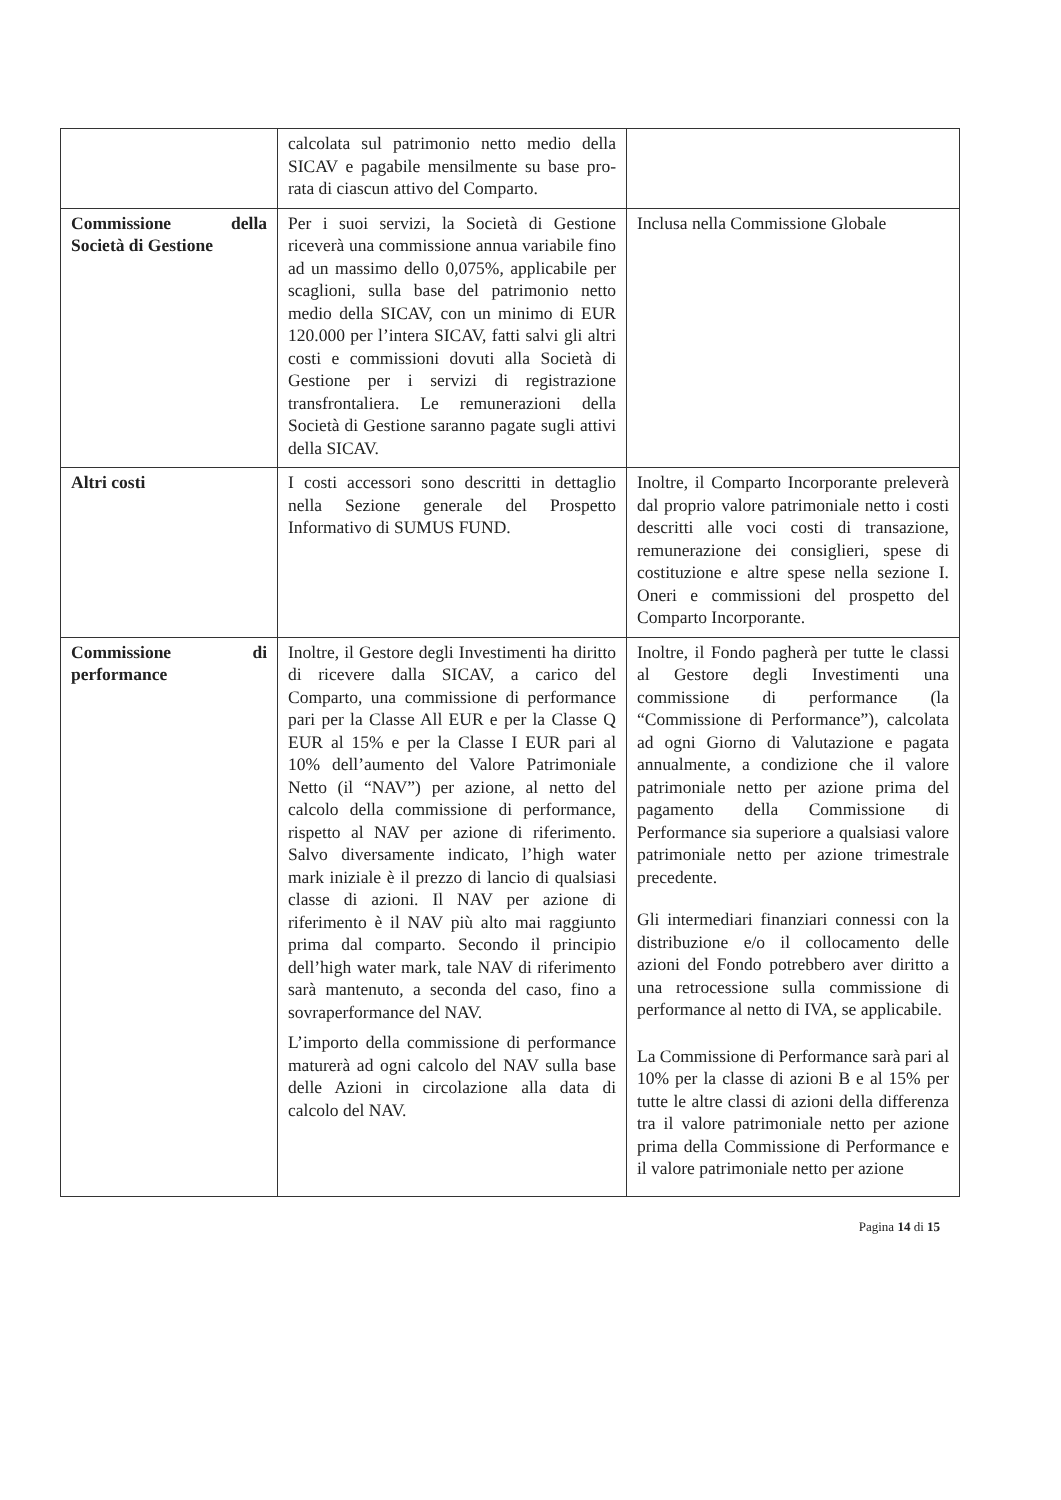| | calcolata sul patrimonio netto medio della SICAV e pagabile mensilmente su base pro-rata di ciascun attivo del Comparto. | |
| Commissione della Società di Gestione | Per i suoi servizi, la Società di Gestione riceverà una commissione annua variabile fino ad un massimo dello 0,075%, applicabile per scaglioni, sulla base del patrimonio netto medio della SICAV, con un minimo di EUR 120.000 per l’intera SICAV, fatti salvi gli altri costi e commissioni dovuti alla Società di Gestione per i servizi di registrazione transfrontaliera. Le remunerazioni della Società di Gestione saranno pagate sugli attivi della SICAV. | Inclusa nella Commissione Globale |
| Altri costi | I costi accessori sono descritti in dettaglio nella Sezione generale del Prospetto Informativo di SUMUS FUND. | Inoltre, il Comparto Incorporante preleverà dal proprio valore patrimoniale netto i costi descritti alle voci costi di transazione, remunerazione dei consiglieri, spese di costituzione e altre spese nella sezione I. Oneri e commissioni del prospetto del Comparto Incorporante. |
| Commissione di performance | Inoltre, il Gestore degli Investimenti ha diritto di ricevere dalla SICAV, a carico del Comparto, una commissione di performance pari per la Classe All EUR e per la Classe Q EUR al 15% e per la Classe I EUR pari al 10% dell’aumento del Valore Patrimoniale Netto (il “NAV”) per azione, al netto del calcolo della commissione di performance, rispetto al NAV per azione di riferimento. Salvo diversamente indicato, l’high water mark iniziale è il prezzo di lancio di qualsiasi classe di azioni. Il NAV per azione di riferimento è il NAV più alto mai raggiunto prima dal comparto. Secondo il principio dell’high water mark, tale NAV di riferimento sarà mantenuto, a seconda del caso, fino a sovraperformance del NAV. L’importo della commissione di performance maturerà ad ogni calcolo del NAV sulla base delle Azioni in circolazione alla data di calcolo del NAV. | Inoltre, il Fondo pagherà per tutte le classi al Gestore degli Investimenti una commissione di performance (la “Commissione di Performance”), calcolata ad ogni Giorno di Valutazione e pagata annualmente, a condizione che il valore patrimoniale netto per azione prima del pagamento della Commissione di Performance sia superiore a qualsiasi valore patrimoniale netto per azione trimestrale precedente. Gli intermediari finanziari connessi con la distribuzione e/o il collocamento delle azioni del Fondo potrebbero aver diritto a una retrocessione sulla commissione di performance al netto di IVA, se applicabile. La Commissione di Performance sarà pari al 10% per la classe di azioni B e al 15% per tutte le altre classi di azioni della differenza tra il valore patrimoniale netto per azione prima della Commissione di Performance e il valore patrimoniale netto per azione |
Pagina 14 di 15